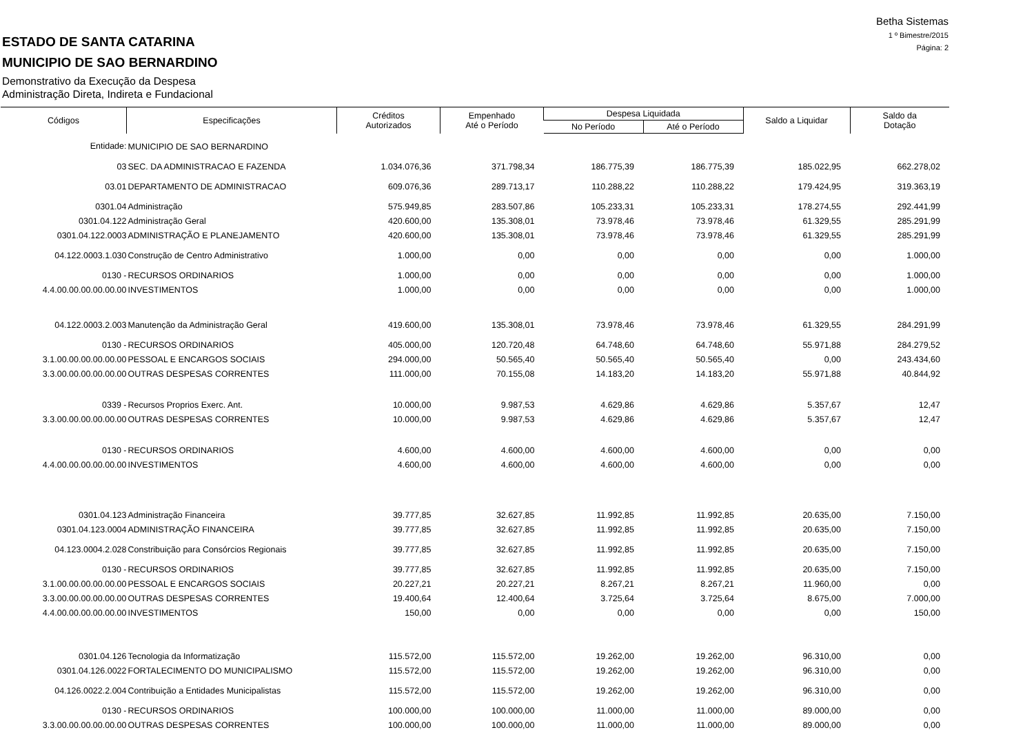Betha Sistemas
1 º Bimestre/2015
Página: 2
ESTADO DE SANTA CATARINA
MUNICIPIO DE SAO BERNARDINO
Demonstrativo da Execução da Despesa
Administração Direta, Indireta e Fundacional
| Códigos | Especificações | Créditos Autorizados | Empenhado Até o Período | Despesa Liquidada | | Saldo a Liquidar | Saldo da Dotação |
| --- | --- | --- | --- | --- | --- | --- | --- |
| | | | | No Período | Até o Período | | |
| Entidade: | MUNICIPIO DE SAO BERNARDINO | | | | | | |
| 03 | SEC. DA ADMINISTRACAO E FAZENDA | 1.034.076,36 | 371.798,34 | 186.775,39 | 186.775,39 | 185.022,95 | 662.278,02 |
| 03.01 | DEPARTAMENTO DE ADMINISTRACAO | 609.076,36 | 289.713,17 | 110.288,22 | 110.288,22 | 179.424,95 | 319.363,19 |
| 0301.04 | Administração | 575.949,85 | 283.507,86 | 105.233,31 | 105.233,31 | 178.274,55 | 292.441,99 |
| 0301.04.122 | Administração Geral | 420.600,00 | 135.308,01 | 73.978,46 | 73.978,46 | 61.329,55 | 285.291,99 |
| 0301.04.122.0003 | ADMINISTRAÇÃO E PLANEJAMENTO | 420.600,00 | 135.308,01 | 73.978,46 | 73.978,46 | 61.329,55 | 285.291,99 |
| 04.122.0003.1.030 | Construção de Centro Administrativo | 1.000,00 | 0,00 | 0,00 | 0,00 | 0,00 | 1.000,00 |
| 0130 - | RECURSOS ORDINARIOS | 1.000,00 | 0,00 | 0,00 | 0,00 | 0,00 | 1.000,00 |
| 4.4.00.00.00.00.00.00 | INVESTIMENTOS | 1.000,00 | 0,00 | 0,00 | 0,00 | 0,00 | 1.000,00 |
| 04.122.0003.2.003 | Manutenção da Administração Geral | 419.600,00 | 135.308,01 | 73.978,46 | 73.978,46 | 61.329,55 | 284.291,99 |
| 0130 - | RECURSOS ORDINARIOS | 405.000,00 | 120.720,48 | 64.748,60 | 64.748,60 | 55.971,88 | 284.279,52 |
| 3.1.00.00.00.00.00.00 | PESSOAL E ENCARGOS SOCIAIS | 294.000,00 | 50.565,40 | 50.565,40 | 50.565,40 | 0,00 | 243.434,60 |
| 3.3.00.00.00.00.00.00 | OUTRAS DESPESAS CORRENTES | 111.000,00 | 70.155,08 | 14.183,20 | 14.183,20 | 55.971,88 | 40.844,92 |
| 0339 - | Recursos Proprios Exerc. Ant. | 10.000,00 | 9.987,53 | 4.629,86 | 4.629,86 | 5.357,67 | 12,47 |
| 3.3.00.00.00.00.00.00 | OUTRAS DESPESAS CORRENTES | 10.000,00 | 9.987,53 | 4.629,86 | 4.629,86 | 5.357,67 | 12,47 |
| 0130 - | RECURSOS ORDINARIOS | 4.600,00 | 4.600,00 | 4.600,00 | 4.600,00 | 0,00 | 0,00 |
| 4.4.00.00.00.00.00.00 | INVESTIMENTOS | 4.600,00 | 4.600,00 | 4.600,00 | 4.600,00 | 0,00 | 0,00 |
| 0301.04.123 | Administração Financeira | 39.777,85 | 32.627,85 | 11.992,85 | 11.992,85 | 20.635,00 | 7.150,00 |
| 0301.04.123.0004 | ADMINISTRAÇÃO FINANCEIRA | 39.777,85 | 32.627,85 | 11.992,85 | 11.992,85 | 20.635,00 | 7.150,00 |
| 04.123.0004.2.028 | Constribuição para Consórcios Regionais | 39.777,85 | 32.627,85 | 11.992,85 | 11.992,85 | 20.635,00 | 7.150,00 |
| 0130 - | RECURSOS ORDINARIOS | 39.777,85 | 32.627,85 | 11.992,85 | 11.992,85 | 20.635,00 | 7.150,00 |
| 3.1.00.00.00.00.00.00 | PESSOAL E ENCARGOS SOCIAIS | 20.227,21 | 20.227,21 | 8.267,21 | 8.267,21 | 11.960,00 | 0,00 |
| 3.3.00.00.00.00.00.00 | OUTRAS DESPESAS CORRENTES | 19.400,64 | 12.400,64 | 3.725,64 | 3.725,64 | 8.675,00 | 7.000,00 |
| 4.4.00.00.00.00.00.00 | INVESTIMENTOS | 150,00 | 0,00 | 0,00 | 0,00 | 0,00 | 150,00 |
| 0301.04.126 | Tecnologia da Informatização | 115.572,00 | 115.572,00 | 19.262,00 | 19.262,00 | 96.310,00 | 0,00 |
| 0301.04.126.0022 | FORTALECIMENTO DO MUNICIPALISMO | 115.572,00 | 115.572,00 | 19.262,00 | 19.262,00 | 96.310,00 | 0,00 |
| 04.126.0022.2.004 | Contribuição a Entidades Municipalistas | 115.572,00 | 115.572,00 | 19.262,00 | 19.262,00 | 96.310,00 | 0,00 |
| 0130 - | RECURSOS ORDINARIOS | 100.000,00 | 100.000,00 | 11.000,00 | 11.000,00 | 89.000,00 | 0,00 |
| 3.3.00.00.00.00.00.00 | OUTRAS DESPESAS CORRENTES | 100.000,00 | 100.000,00 | 11.000,00 | 11.000,00 | 89.000,00 | 0,00 |